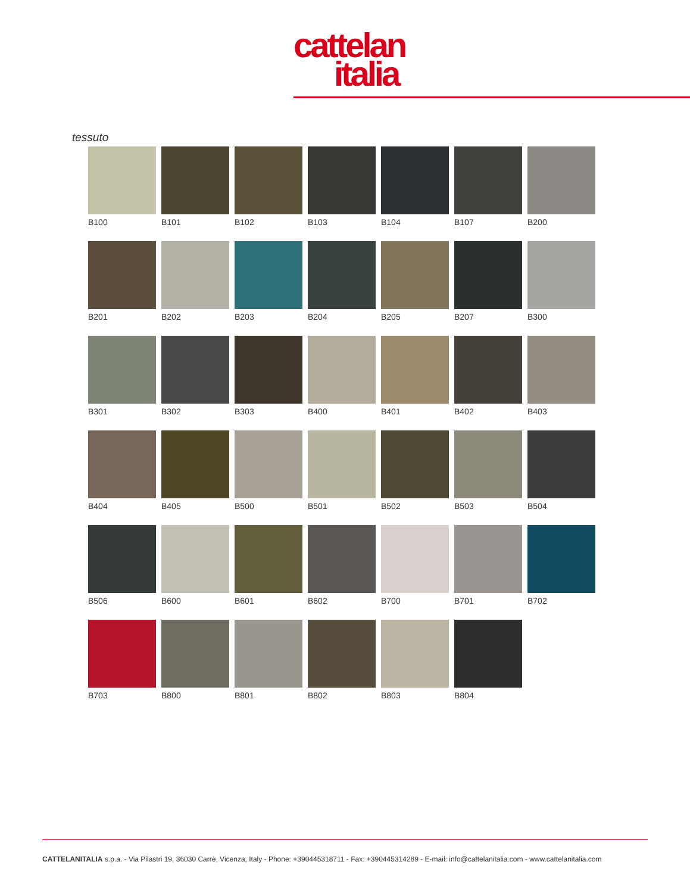cattelan
italia
tessuto
B100
B101
B102
B103
B104
B107
B200
B201
B202
B203
B204
B205
B207
B300
B301
B302
B303
B400
B401
B402
B403
B404
B405
B500
B501
B502
B503
B504
B506
B600
B601
B602
B700
B701
B702
B703
B800
B801
B802
B803
B804
CATTELANITALIA s.p.a. - Via Pilastri 19, 36030 Carrè, Vicenza, Italy - Phone: +390445318711 - Fax: +390445314289 - E-mail: info@cattelanitalia.com - www.cattelanitalia.com